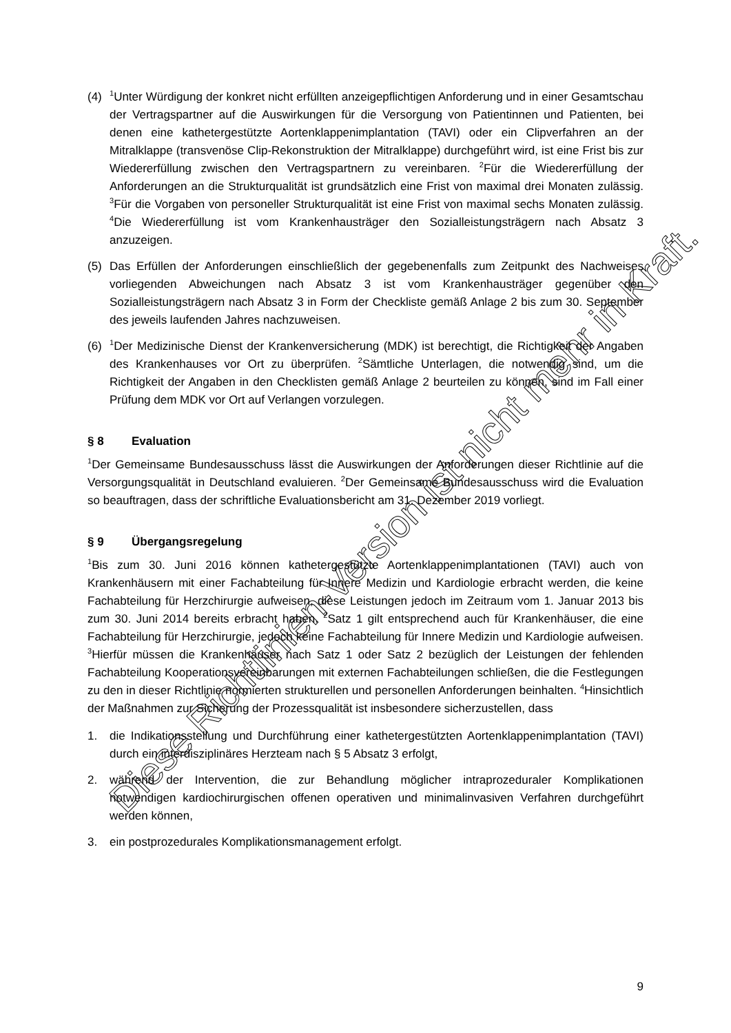(4)
<sup>1</sup> Unter Würdigung der konkret nicht erfüllten anzeigepflichtigen Anforderung und in einer Gesamtschau der Vertragspartner auf die Auswirkungen für die Versorgung von Patientinnen und Patienten, bei denen eine kathetergestützte Aortenklappenimplantation (TAVI) oder ein Clipverfahren an der Mitralklappe (transvenöse Clip-Rekonstruktion der Mitralklappe) durchgeführt wird, ist eine Frist bis zur Wiedererfüllung zwischen den Vertragspartnern zu vereinbaren. <sup>2</sup>Für die Wiedererfüllung der Anforderungen an die Strukturqualität ist grundsätzlich eine Frist von maximal drei Monaten zulässig. <sup>3</sup>Für die Vorgaben von personeller Strukturqualität ist eine Frist von maximal sechs Monaten zulässig. <sup>4</sup>Die Wiedererfüllung ist vom Krankenhausträger den Sozialleistungsträgern nach Absatz 3 anzuzeigen.
(5) Das Erfüllen der Anforderungen einschließlich der gegebenenfalls zum Zeitpunkt des Nachweises vorliegenden Abweichungen nach Absatz 3 ist vom Krankenhausträger gegenüber den Sozialleistungsträgern nach Absatz 3 in Form der Checkliste gemäß Anlage 2 bis zum 30. September des jeweils laufenden Jahres nachzuweisen.
(6)
<sup>1</sup> Der Medizinische Dienst der Krankenversicherung (MDK) ist berechtigt, die Richtigkeit der Angaben des Krankenhauses vor Ort zu überprüfen. <sup>2</sup>Sämtliche Unterlagen, die notwendig sind, um die Richtigkeit der Angaben in den Checklisten gemäß Anlage 2 beurteilen zu können, sind im Fall einer Prüfung dem MDK vor Ort auf Verlangen vorzulegen.
§ 8 Evaluation
<sup>1</sup> Der Gemeinsame Bundesausschuss lässt die Auswirkungen der Anforderungen dieser Richtlinie auf die Versorgungsqualität in Deutschland evaluieren. <sup>2</sup>Der Gemeinsame Bundesausschuss wird die Evaluation so beauftragen, dass der schriftliche Evaluationsbericht am 31. Dezember 2019 vorliegt.
§ 9 Übergangsregelung
<sup>1</sup> Bis zum 30. Juni 2016 können kathetergestützte Aortenklappenimplantationen (TAVI) auch von Krankenhäusern mit einer Fachabteilung für Innere Medizin und Kardiologie erbracht werden, die keine Fachabteilung für Herzchirurgie aufweisen, diese Leistungen jedoch im Zeitraum vom 1. Januar 2013 bis zum 30. Juni 2014 bereits erbracht haben. <sup>2</sup>Satz 1 gilt entsprechend auch für Krankenhäuser, die eine Fachabteilung für Herzchirurgie, jedoch keine Fachabteilung für Innere Medizin und Kardiologie aufweisen. <sup>3</sup>Hierfür müssen die Krankenhäuser nach Satz 1 oder Satz 2 bezüglich der Leistungen der fehlenden Fachabteilung Kooperationsvereinbarungen mit externen Fachabteilungen schließen, die die Festlegungen zu den in dieser Richtlinie normierten strukturellen und personellen Anforderungen beinhalten. <sup>4</sup>Hinsichtlich der Maßnahmen zur Sicherung der Prozessqualität ist insbesondere sicherzustellen, dass
1. die Indikationsstellung und Durchführung einer kathetergestützten Aorten­klappenimplantation (TAVI) durch ein interdisziplinäres Herzteam nach § 5 Absatz 3 erfolgt,
2. während der Intervention, die zur Behandlung möglicher intraprozeduraler Komplikationen notwendigen kardiochirurgischen offenen operativen und minimalinvasiven Verfahren durchgeführt werden können,
3. ein postprozedurales Komplikationsmanagement erfolgt.
Diese Richtlinien-Version ist nicht mehr in Kraft.
9